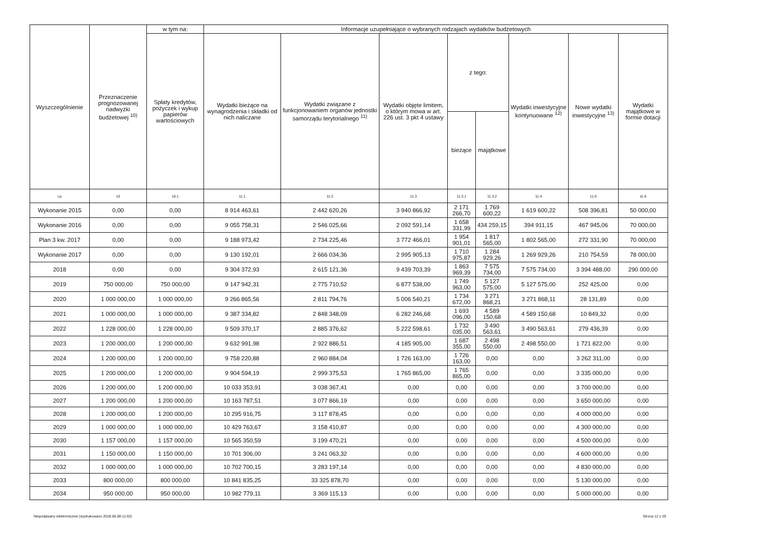| Wyszczególnienie | Przeznaczenie prognozowanej nadwyżki budżetowej <sup>10)</sup> | w tym na: | Informacje uzupełniające o wybranych rodzajach wydatków budżetowych | | | | | | | |
| --- | --- | --- | --- | --- | --- | --- | --- | --- | --- | --- |
| | | Spłaty kredytów, pożyczek i wykup papierów wartościowych | Wydatki bieżące na wynagrodzenia i składki od nich naliczane | Wydatki związane z funkcjonowaniem organów jednostki samorządu terytorialnego <sup>11)</sup> | Wydatki objęte limitem, o którym mowa w art. 226 ust. 3 pkt 4 ustawy | z tego: | | Wydatki inwestycyjne kontynuowane <sup>12)</sup> | Nowe wydatki inwestycyjne <sup>13)</sup> | Wydatki majątkowe w formie dotacji |
| | | | | | | bieżące | majątkowe | | | |
| Lp | 10 | 10.1 | 11.1 | 11.2 | 11.3 | 11.3.1 | 11.3.2 | 11.4 | 11.5 | 11.6 |
| Wykonanie 2015 | 0,00 | 0,00 | 8 914 463,61 | 2 442 620,26 | 3 940 866,92 | 2 171 266,70 | 1 769 600,22 | 1 619 600,22 | 508 396,81 | 50 000,00 |
| Wykonanie 2016 | 0,00 | 0,00 | 9 055 758,31 | 2 546 025,66 | 2 092 591,14 | 1 658 331,99 | 434 259,15 | 394 911,15 | 467 945,06 | 70 000,00 |
| Plan 3 kw. 2017 | 0,00 | 0,00 | 9 188 973,42 | 2 734 225,46 | 3 772 466,01 | 1 954 901,01 | 1 817 565,00 | 1 802 565,00 | 272 331,90 | 70 000,00 |
| Wykonanie 2017 | 0,00 | 0,00 | 9 130 192,01 | 2 666 034,36 | 2 995 905,13 | 1 710 975,87 | 1 284 929,26 | 1 269 929,26 | 210 754,59 | 78 000,00 |
| 2018 | 0,00 | 0,00 | 9 304 372,93 | 2 615 121,36 | 9 439 703,39 | 1 863 969,39 | 7 575 734,00 | 7 575 734,00 | 3 394 488,00 | 290 000,00 |
| 2019 | 750 000,00 | 750 000,00 | 9 147 942,31 | 2 775 710,52 | 6 877 538,00 | 1 749 963,00 | 5 127 575,00 | 5 127 575,00 | 252 425,00 | 0,00 |
| 2020 | 1 000 000,00 | 1 000 000,00 | 9 266 865,56 | 2 811 794,76 | 5 006 540,21 | 1 734 672,00 | 3 271 868,21 | 3 271 868,11 | 28 131,89 | 0,00 |
| 2021 | 1 000 000,00 | 1 000 000,00 | 9 387 334,82 | 2 848 348,09 | 6 282 246,68 | 1 693 096,00 | 4 589 150,68 | 4 589 150,68 | 10 849,32 | 0,00 |
| 2022 | 1 228 000,00 | 1 228 000,00 | 9 509 370,17 | 2 885 376,62 | 5 222 598,61 | 1 732 035,00 | 3 490 563,61 | 3 490 563,61 | 279 436,39 | 0,00 |
| 2023 | 1 200 000,00 | 1 200 000,00 | 9 632 991,98 | 2 922 886,51 | 4 185 905,00 | 1 687 355,00 | 2 498 550,00 | 2 498 550,00 | 1 721 822,00 | 0,00 |
| 2024 | 1 200 000,00 | 1 200 000,00 | 9 758 220,88 | 2 960 884,04 | 1 726 163,00 | 1 726 163,00 | 0,00 | 0,00 | 3 262 311,00 | 0,00 |
| 2025 | 1 200 000,00 | 1 200 000,00 | 9 904 594,19 | 2 999 375,53 | 1 765 865,00 | 1 765 865,00 | 0,00 | 0,00 | 3 335 000,00 | 0,00 |
| 2026 | 1 200 000,00 | 1 200 000,00 | 10 033 353,91 | 3 038 367,41 | 0,00 | 0,00 | 0,00 | 0,00 | 3 700 000,00 | 0,00 |
| 2027 | 1 200 000,00 | 1 200 000,00 | 10 163 787,51 | 3 077 866,19 | 0,00 | 0,00 | 0,00 | 0,00 | 3 650 000,00 | 0,00 |
| 2028 | 1 200 000,00 | 1 200 000,00 | 10 295 916,75 | 3 117 878,45 | 0,00 | 0,00 | 0,00 | 0,00 | 4 000 000,00 | 0,00 |
| 2029 | 1 000 000,00 | 1 000 000,00 | 10 429 763,67 | 3 158 410,87 | 0,00 | 0,00 | 0,00 | 0,00 | 4 300 000,00 | 0,00 |
| 2030 | 1 157 000,00 | 1 157 000,00 | 10 565 350,59 | 3 199 470,21 | 0,00 | 0,00 | 0,00 | 0,00 | 4 500 000,00 | 0,00 |
| 2031 | 1 150 000,00 | 1 150 000,00 | 10 701 306,00 | 3 241 063,32 | 0,00 | 0,00 | 0,00 | 0,00 | 4 600 000,00 | 0,00 |
| 2032 | 1 000 000,00 | 1 000 000,00 | 10 702 700,15 | 3 283 197,14 | 0,00 | 0,00 | 0,00 | 0,00 | 4 830 000,00 | 0,00 |
| 2033 | 800 000,00 | 800 000,00 | 10 841 835,25 | 33 325 878,70 | 0,00 | 0,00 | 0,00 | 0,00 | 5 130 000,00 | 0,00 |
| 2034 | 950 000,00 | 950 000,00 | 10 982 779,11 | 3 369 115,13 | 0,00 | 0,00 | 0,00 | 0,00 | 5 000 000,00 | 0,00 |
Niepodpisany elektronicznie (wydrukowano 2018.06.08-11:02) Strona 12 z 29